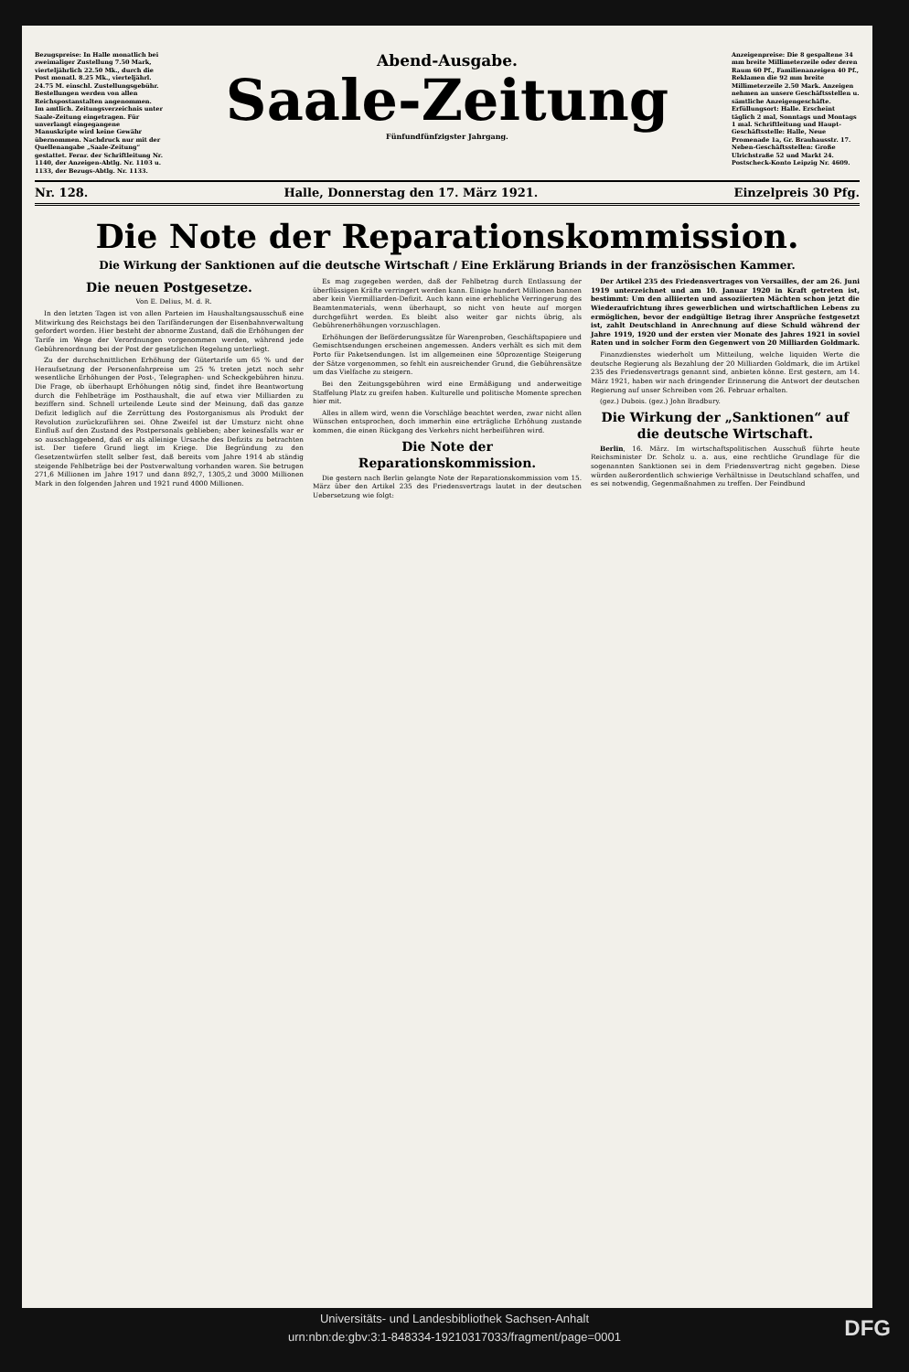Bezugspreise: In Halle monatlich bei zweimaliger Zustellung 7.50 Mark, vierteljährlich 22.50 Mk., durch die Post monatl. 8.25 Mk., vierteljährl. 24.75 M. einschl. Zustellungsgebühr. Bestellungen werden von allen Reichspostanstalten angenommen. Im amtlich. Zeitungsverzeichnis unter Saale-Zeitung eingetragen. Für unverlangt eingegangene Manuskripte wird keine Gewähr übernommen. Nachdruck nur mit der Quellenangabe „Saale-Zeitung“ gestattet. Fernr. der Schriftleitung Nr. 1140, der Anzeigen-Abtlg. Nr. 1103 u. 1133, der Bezugs-Abtlg. Nr. 1133.
Abend-Ausgabe.
Saale-Zeitung
Fünfundfünfzigster Jahrgang.
Anzeigenpreise: Die 8 gespaltene 34 mm breite Millimeterzeile oder deren Raum 60 Pf., Familienanzeigen 40 Pf., Reklamen die 92 mm breite Millimeterzeile 2.50 Mark. Anzeigen nehmen an unsere Geschäftsstellen u. sämtliche Anzeigengeschäfte. Erfüllungsort: Halle. Erscheint täglich 2 mal, Sonntags und Montags 1 mal. Schriftleitung und Haupt-Geschäftsstelle: Halle, Neue Promenade 1a, Gr. Brauhausstr. 17. Neben-Geschäftsstellen: Große Ulrichstraße 52 und Markt 24. Postscheck-Konto Leipzig Nr. 4609.
Nr. 128. Halle, Donnerstag den 17. März 1921. Einzelpreis 30 Pfg.
Die Note der Reparationskommission.
Die Wirkung der Sanktionen auf die deutsche Wirtschaft / Eine Erklärung Briands in der französischen Kammer.
Die neuen Postgesetze.
Von E. Delius, M. d. R.
In den letzten Tagen ist von allen Parteien im Haushaltungsausschuß eine Mitwirkung des Reichstags bei den Tarifänderungen der Eisenbahnverwaltung gefordert worden. Hier besteht der abnorme Zustand, daß die Erhöhungen der Tarife im Wege der Verordnungen vorgenommen werden, während jede Gebührenordnung bei der Post der gesetzlichen Regelung unterliegt.
Zu der durchschnittlichen Erhöhung der Gütertarife um 65 % und der Heraufsetzung der Personenfahrpreise um 25 % treten jetzt noch sehr wesentliche Erhöhungen der Post-, Telegraphen- und Scheckgebühren hinzu. Die Frage, ob überhaupt Erhöhungen nötig sind, findet ihre Beantwortung durch die Fehlbeträge im Posthaushalt, die auf etwa vier Milliarden zu beziffern sind. Schnell urteilende Leute sind der Meinung, daß das ganze Defizit lediglich auf die Zerrüttung des Postorganismus als Produkt der Revolution zurückzuführen sei. Ohne Zweifel ist der Umsturz nicht ohne Einfluß auf den Zustand des Postpersonals geblieben; aber keinesfalls war er so ausschlaggebend, daß er als alleinige Ursache des Defizits zu betrachten ist. Der tiefere Grund liegt im Kriege. Die Begründung zu den Gesetzentwürfen stellt selber fest, daß bereits vom Jahre 1914 ab ständig steigende Fehlbeträge bei der Postverwaltung vorhanden waren. Sie betrugen 271,6 Millionen im Jahre 1917 und dann 892,7, 1305,2 und 3000 Millionen Mark in den folgenden Jahren und 1921 rund 4000 Millionen.
Es mag zugegeben werden, daß der Fehlbetrag durch Entlassung der überflüssigen Kräfte verringert werden kann. Einige hundert Millionen bannen aber kein Viermilliarden-Defizit. Auch kann eine erhebliche Verringerung des Beamtenmaterials, wenn überhaupt, so nicht von heute auf morgen durchgeführt werden. Es bleibt also weiter gar nichts übrig, als Gebührenerhöhungen vorzuschlagen.
Erhöhungen der Beförderungssätze für Warenproben, Geschäftspapiere und Gemischtsendungen erscheinen angemessen. Anders verhält es sich mit dem Porto für Paketsendungen. Ist im allgemeinen eine 50prozentige Steigerung der Sätze vorgenommen, so fehlt ein ausreichender Grund, die Gebührensätze um das Vielfache zu steigern.
Bei den Zeitungsgebühren wird eine Ermäßigung und anderweitige Staffelung Platz zu greifen haben. Kulturelle und politische Momente sprechen hier mit.
Alles in allem wird, wenn die Vorschläge beachtet werden, zwar nicht allen Wünschen entsprochen, doch immerhin eine erträgliche Erhöhung zustande kommen, die einen Rückgang des Verkehrs nicht herbeiführen wird.
Die Note der Reparationskommission.
Die gestern nach Berlin gelangte Note der Reparationskommission vom 15. März über den Artikel 235 des Friedensvertrags lautet in der deutschen Uebersetzung wie folgt:
Der Artikel 235 des Friedensvertrages von Versailles, der am 26. Juni 1919 unterzeichnet und am 10. Januar 1920 in Kraft getreten ist, bestimmt: Um den alliierten und assoziierten Mächten schon jetzt die Wiederaufrichtung ihres gewerblichen und wirtschaftlichen Lebens zu ermöglichen, bevor der endgültige Betrag ihrer Ansprüche festgesetzt ist, zahlt Deutschland in Anrechnung auf diese Schuld während der Jahre 1919, 1920 und der ersten vier Monate des Jahres 1921 in soviel Raten und in solcher Form den Gegenwert von 20 Milliarden Goldmark.
Finanzdienstes wiederholt um Mitteilung, welche liquiden Werte die deutsche Regierung als Bezahlung der 20 Milliarden Goldmark, die im Artikel 235 des Friedensvertrags genannt sind, anbieten könne. Erst gestern, am 14. März 1921, haben wir nach dringender Erinnerung die Antwort der deutschen Regierung auf unser Schreiben vom 26. Februar erhalten.
(gez.) Dubois. (gez.) John Bradbury.
Die Wirkung der „Sanktionen“ auf die deutsche Wirtschaft.
Berlin, 16. März. Im wirtschaftspolitischen Ausschuß führte heute Reichsminister Dr. Scholz u. a. aus, eine rechtliche Grundlage für die sogenannten Sanktionen sei in dem Friedensvertrag nicht gegeben. Diese würden außerordentlich schwierige Verhältnisse in Deutschland schaffen, und es sei notwendig, Gegenmaßnahmen zu treffen. Der Feindbund
Universitäts- und Landesbibliothek Sachsen-Anhalt
urn:nbn:de:gbv:3:1-848334-19210317033/fragment/page=0001
DFG